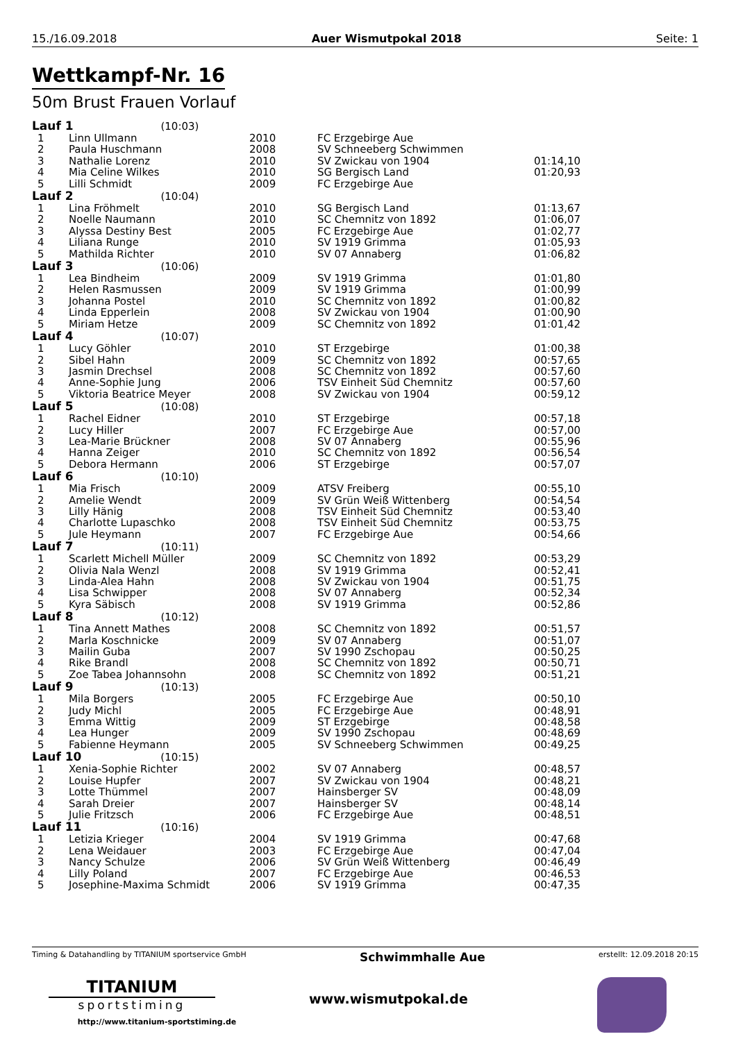15./16.09.2018 Auer Wismutpokal 2018 Seite: 1
Wettkampf-Nr. 16
50m Brust Frauen Vorlauf
| Lauf 1 (10:03) | | | | |
| 1 | Linn Ullmann | 2010 | FC Erzgebirge Aue | |
| 2 | Paula Huschmann | 2008 | SV Schneeberg Schwimmen | |
| 3 | Nathalie Lorenz | 2010 | SV Zwickau von 1904 | 01:14,10 |
| 4 | Mia Celine Wilkes | 2010 | SG Bergisch Land | 01:20,93 |
| 5 | Lilli Schmidt | 2009 | FC Erzgebirge Aue | |
| Lauf 2 (10:04) | | | | |
| 1 | Lina Fröhmelt | 2010 | SG Bergisch Land | 01:13,67 |
| 2 | Noelle Naumann | 2010 | SC Chemnitz von 1892 | 01:06,07 |
| 3 | Alyssa Destiny Best | 2005 | FC Erzgebirge Aue | 01:02,77 |
| 4 | Liliana Runge | 2010 | SV 1919 Grimma | 01:05,93 |
| 5 | Mathilda Richter | 2010 | SV 07 Annaberg | 01:06,82 |
| Lauf 3 (10:06) | | | | |
| 1 | Lea Bindheim | 2009 | SV 1919 Grimma | 01:01,80 |
| 2 | Helen Rasmussen | 2009 | SV 1919 Grimma | 01:00,99 |
| 3 | Johanna Postel | 2010 | SC Chemnitz von 1892 | 01:00,82 |
| 4 | Linda Epperlein | 2008 | SV Zwickau von 1904 | 01:00,90 |
| 5 | Miriam Hetze | 2009 | SC Chemnitz von 1892 | 01:01,42 |
| Lauf 4 (10:07) | | | | |
| 1 | Lucy Göhler | 2010 | ST Erzgebirge | 01:00,38 |
| 2 | Sibel Hahn | 2009 | SC Chemnitz von 1892 | 00:57,65 |
| 3 | Jasmin Drechsel | 2008 | SC Chemnitz von 1892 | 00:57,60 |
| 4 | Anne-Sophie Jung | 2006 | TSV Einheit Süd Chemnitz | 00:57,60 |
| 5 | Viktoria Beatrice Meyer | 2008 | SV Zwickau von 1904 | 00:59,12 |
| Lauf 5 (10:08) | | | | |
| 1 | Rachel Eidner | 2010 | ST Erzgebirge | 00:57,18 |
| 2 | Lucy Hiller | 2007 | FC Erzgebirge Aue | 00:57,00 |
| 3 | Lea-Marie Brückner | 2008 | SV 07 Annaberg | 00:55,96 |
| 4 | Hanna Zeiger | 2010 | SC Chemnitz von 1892 | 00:56,54 |
| 5 | Debora Hermann | 2006 | ST Erzgebirge | 00:57,07 |
| Lauf 6 (10:10) | | | | |
| 1 | Mia Frisch | 2009 | ATSV Freiberg | 00:55,10 |
| 2 | Amelie Wendt | 2009 | SV Grün Weiß Wittenberg | 00:54,54 |
| 3 | Lilly Hänig | 2008 | TSV Einheit Süd Chemnitz | 00:53,40 |
| 4 | Charlotte Lupaschko | 2008 | TSV Einheit Süd Chemnitz | 00:53,75 |
| 5 | Jule Heymann | 2007 | FC Erzgebirge Aue | 00:54,66 |
| Lauf 7 (10:11) | | | | |
| 1 | Scarlett Michell Müller | 2009 | SC Chemnitz von 1892 | 00:53,29 |
| 2 | Olivia Nala Wenzl | 2008 | SV 1919 Grimma | 00:52,41 |
| 3 | Linda-Alea Hahn | 2008 | SV Zwickau von 1904 | 00:51,75 |
| 4 | Lisa Schwipper | 2008 | SV 07 Annaberg | 00:52,34 |
| 5 | Kyra Säbisch | 2008 | SV 1919 Grimma | 00:52,86 |
| Lauf 8 (10:12) | | | | |
| 1 | Tina Annett Mathes | 2008 | SC Chemnitz von 1892 | 00:51,57 |
| 2 | Marla Koschnicke | 2009 | SV 07 Annaberg | 00:51,07 |
| 3 | Mailin Guba | 2007 | SV 1990 Zschopau | 00:50,25 |
| 4 | Rike Brandl | 2008 | SC Chemnitz von 1892 | 00:50,71 |
| 5 | Zoe Tabea Johannsohn | 2008 | SC Chemnitz von 1892 | 00:51,21 |
| Lauf 9 (10:13) | | | | |
| 1 | Mila Borgers | 2005 | FC Erzgebirge Aue | 00:50,10 |
| 2 | Judy Michl | 2005 | FC Erzgebirge Aue | 00:48,91 |
| 3 | Emma Wittig | 2009 | ST Erzgebirge | 00:48,58 |
| 4 | Lea Hunger | 2009 | SV 1990 Zschopau | 00:48,69 |
| 5 | Fabienne Heymann | 2005 | SV Schneeberg Schwimmen | 00:49,25 |
| Lauf 10 (10:15) | | | | |
| 1 | Xenia-Sophie Richter | 2002 | SV 07 Annaberg | 00:48,57 |
| 2 | Louise Hupfer | 2007 | SV Zwickau von 1904 | 00:48,21 |
| 3 | Lotte Thümmel | 2007 | Hainsberger SV | 00:48,09 |
| 4 | Sarah Dreier | 2007 | Hainsberger SV | 00:48,14 |
| 5 | Julie Fritzsch | 2006 | FC Erzgebirge Aue | 00:48,51 |
| Lauf 11 (10:16) | | | | |
| 1 | Letizia Krieger | 2004 | SV 1919 Grimma | 00:47,68 |
| 2 | Lena Weidauer | 2003 | FC Erzgebirge Aue | 00:47,04 |
| 3 | Nancy Schulze | 2006 | SV Grün Weiß Wittenberg | 00:46,49 |
| 4 | Lilly Poland | 2007 | FC Erzgebirge Aue | 00:46,53 |
| 5 | Josephine-Maxima Schmidt | 2006 | SV 1919 Grimma | 00:47,35 |
Timing & Datahandling by TITANIUM sportservice GmbH Schwimmhalle Aue erstellt: 12.09.2018 20:15
TITANIUM
sportstiming
http://www.titanium-sportstiming.de
www.wismutpokal.de